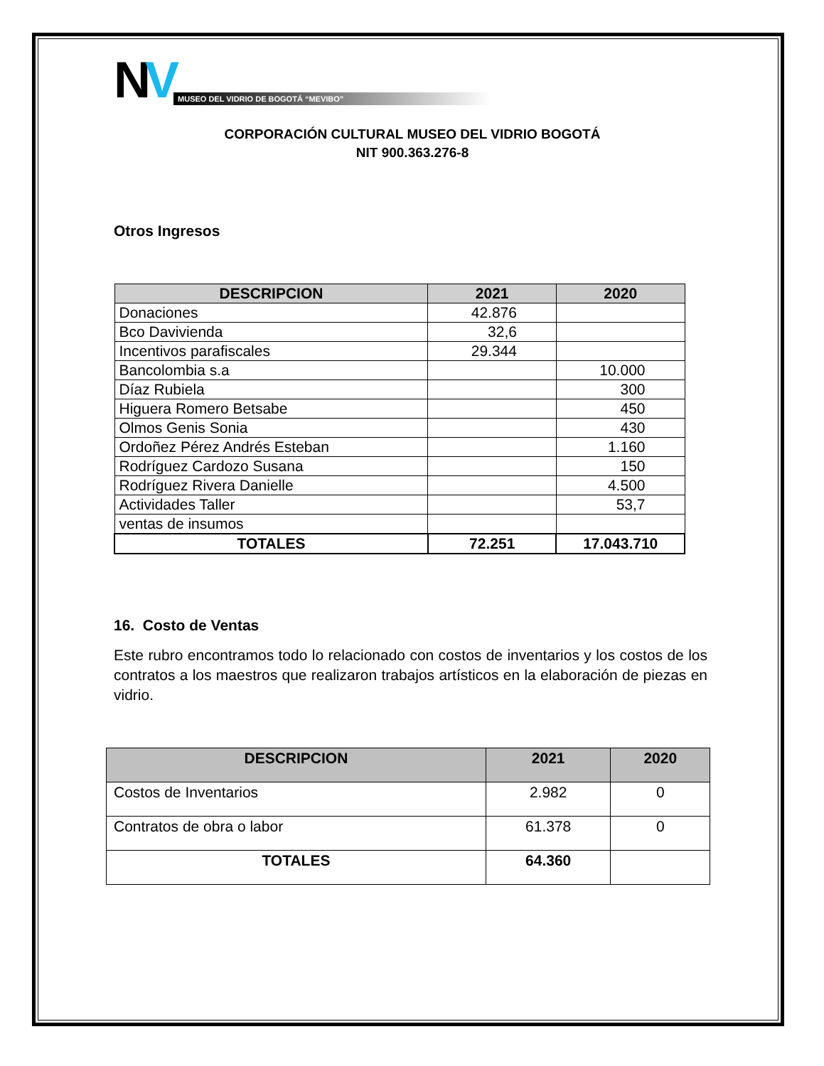NV
MUSEO DEL VIDRIO DE BOGOTÁ “MEVIBO”
CORPORACIÓN CULTURAL MUSEO DEL VIDRIO BOGOTÁ
NIT 900.363.276-8
Otros Ingresos
| DESCRIPCION | 2021 | 2020 |
| --- | --- | --- |
| Donaciones | 42.876 | |
| Bco Davivienda | 32,6 | |
| Incentivos parafiscales | 29.344 | |
| Bancolombia s.a | | 10.000 |
| Díaz Rubiela | | 300 |
| Higuera Romero Betsabe | | 450 |
| Olmos Genis Sonia | | 430 |
| Ordoñez Pérez Andrés Esteban | | 1.160 |
| Rodríguez Cardozo Susana | | 150 |
| Rodríguez Rivera Danielle | | 4.500 |
| Actividades Taller | | 53,7 |
| ventas de insumos | | |
| TOTALES | 72.251 | 17.043.710 |
16. Costo de Ventas
Este rubro encontramos todo lo relacionado con costos de inventarios y los costos de los contratos a los maestros que realizaron trabajos artísticos en la elaboración de piezas en vidrio.
| DESCRIPCION | 2021 | 2020 |
| --- | --- | --- |
| Costos de Inventarios | 2.982 | 0 |
| Contratos de obra o labor | 61.378 | 0 |
| TOTALES | 64.360 | |